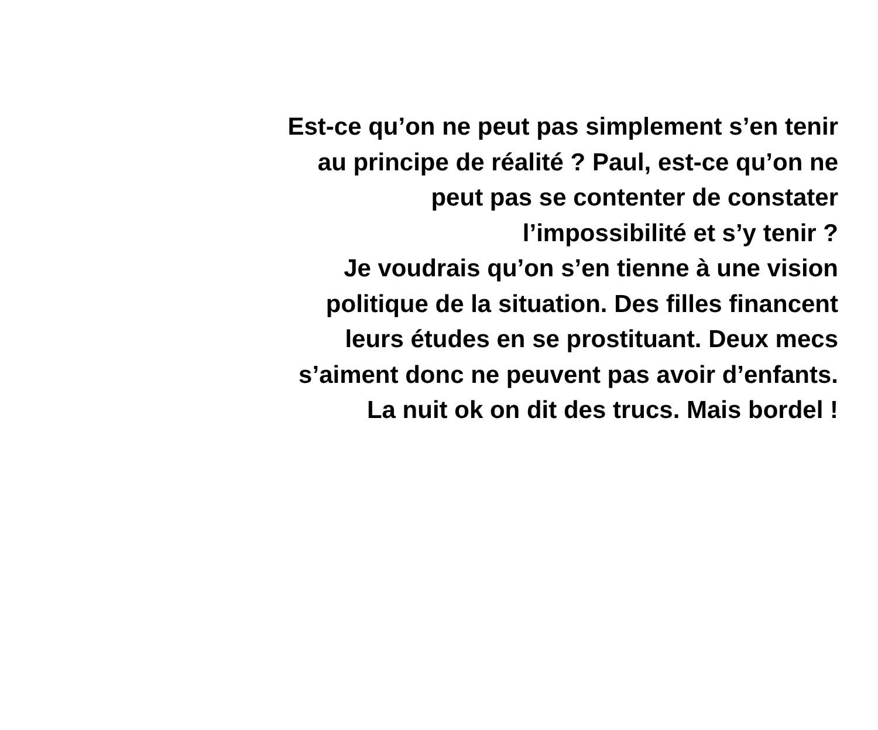Est-ce qu’on ne peut pas simplement s’en tenir
au principe de réalité ? Paul, est-ce qu’on ne
peut pas se contenter de constater
l’impossibilité et s’y tenir ?
Je voudrais qu’on s’en tienne à une vision
politique de la situation. Des filles financent
leurs études en se prostituant. Deux mecs
s’aiment donc ne peuvent pas avoir d’enfants.
La nuit ok on dit des trucs. Mais bordel !